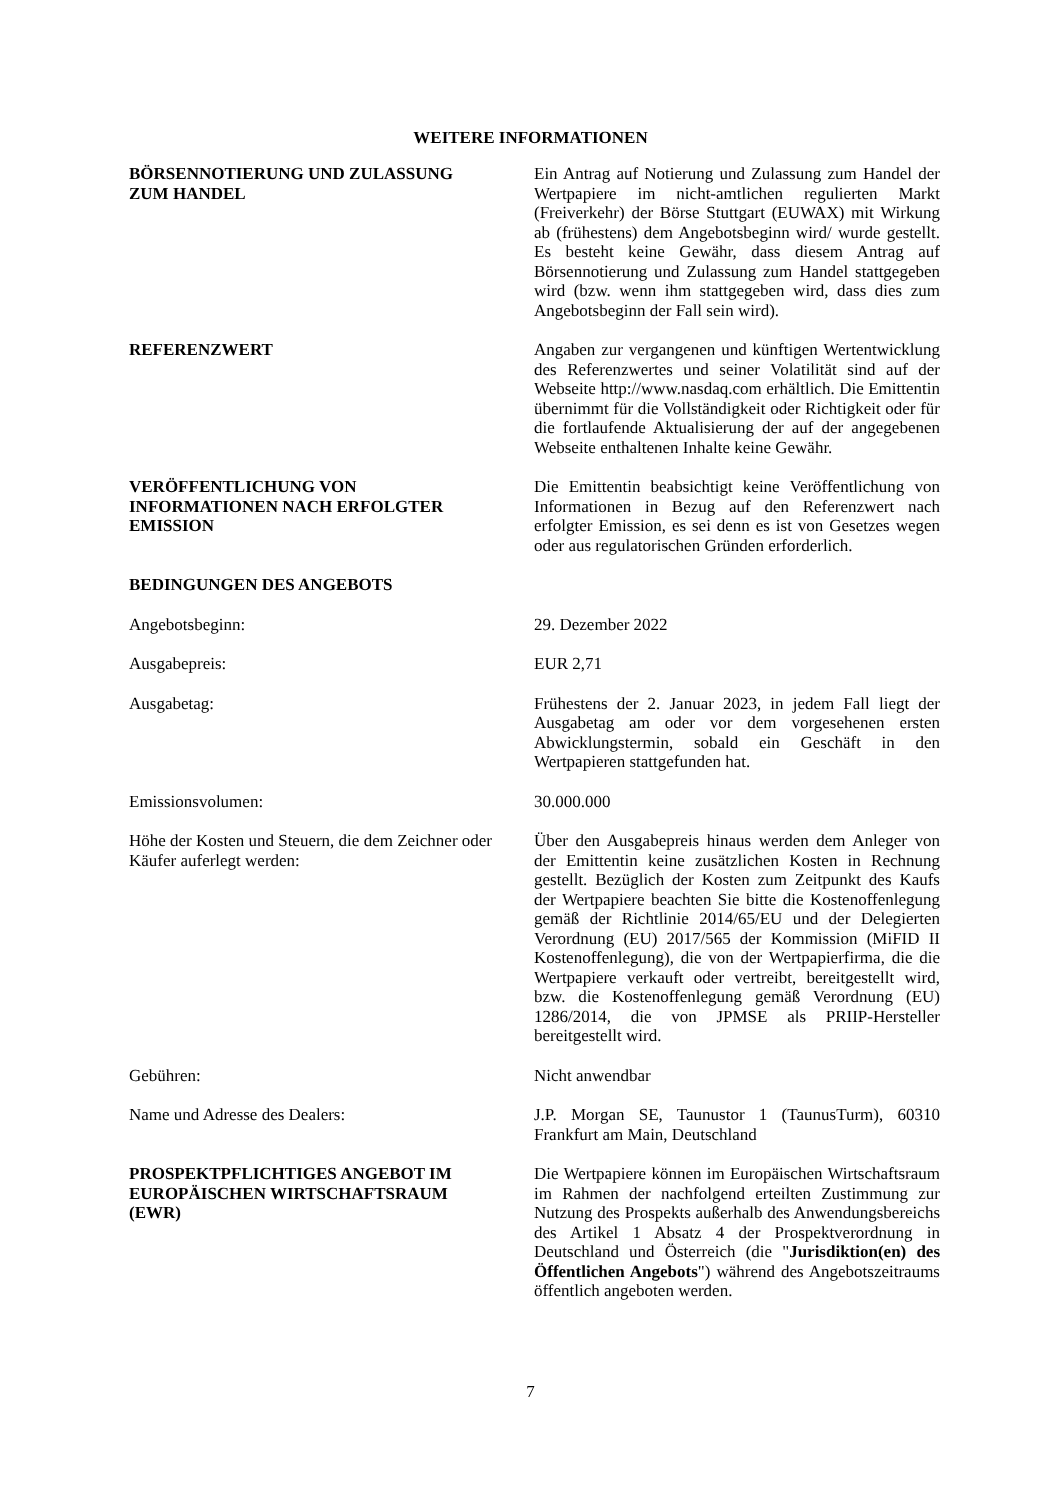WEITERE INFORMATIONEN
BÖRSENNOTIERUNG UND ZULASSUNG
ZUM HANDEL
Ein Antrag auf Notierung und Zulassung zum Handel der Wertpapiere im nicht-amtlichen regulierten Markt (Freiverkehr) der Börse Stuttgart (EUWAX) mit Wirkung ab (frühestens) dem Angebotsbeginn wird/ wurde gestellt. Es besteht keine Gewähr, dass diesem Antrag auf Börsennotierung und Zulassung zum Handel stattgegeben wird (bzw. wenn ihm stattgegeben wird, dass dies zum Angebotsbeginn der Fall sein wird).
REFERENZWERT Angaben zur vergangenen und künftigen Wertentwicklung des Referenzwertes und seiner Volatilität sind auf der Webseite http://www.nasdaq.com erhältlich. Die Emittentin übernimmt für die Vollständigkeit oder Richtigkeit oder für die fortlaufende Aktualisierung der auf der angegebenen Webseite enthaltenen Inhalte keine Gewähr.
VERÖFFENTLICHUNG VON
INFORMATIONEN NACH ERFOLGTER
EMISSION
Die Emittentin beabsichtigt keine Veröffentlichung von Informationen in Bezug auf den Referenzwert nach erfolgter Emission, es sei denn es ist von Gesetzes wegen oder aus regulatorischen Gründen erforderlich.
BEDINGUNGEN DES ANGEBOTS
Angebotsbeginn: 29. Dezember 2022
Ausgabepreis: EUR 2,71
Ausgabetag: Frühestens der 2. Januar 2023, in jedem Fall liegt der Ausgabetag am oder vor dem vorgesehenen ersten Abwicklungstermin, sobald ein Geschäft in den Wertpapieren stattgefunden hat.
Emissionsvolumen: 30.000.000
Höhe der Kosten und Steuern, die dem Zeichner oder Käufer auferlegt werden:
Über den Ausgabepreis hinaus werden dem Anleger von der Emittentin keine zusätzlichen Kosten in Rechnung gestellt. Bezüglich der Kosten zum Zeitpunkt des Kaufs der Wertpapiere beachten Sie bitte die Kostenoffenlegung gemäß der Richtlinie 2014/65/EU und der Delegierten Verordnung (EU) 2017/565 der Kommission (MiFID II Kostenoffenlegung), die von der Wertpapierfirma, die die Wertpapiere verkauft oder vertreibt, bereitgestellt wird, bzw. die Kostenoffenlegung gemäß Verordnung (EU) 1286/2014, die von JPMSE als PRIIP-Hersteller bereitgestellt wird.
Gebühren: Nicht anwendbar
Name und Adresse des Dealers: J.P. Morgan SE, Taunustor 1 (TaunusTurm), 60310 Frankfurt am Main, Deutschland
PROSPEKTPFLICHTIGES ANGEBOT IM
EUROPÄISCHEN WIRTSCHAFTSRAUM
(EWR)
Die Wertpapiere können im Europäischen Wirtschaftsraum im Rahmen der nachfolgend erteilten Zustimmung zur Nutzung des Prospekts außerhalb des Anwendungsbereichs des Artikel 1 Absatz 4 der Prospektverordnung in Deutschland und Österreich (die "Jurisdiktion(en) des Öffentlichen Angebots") während des Angebotszeitraums öffentlich angeboten werden.
7